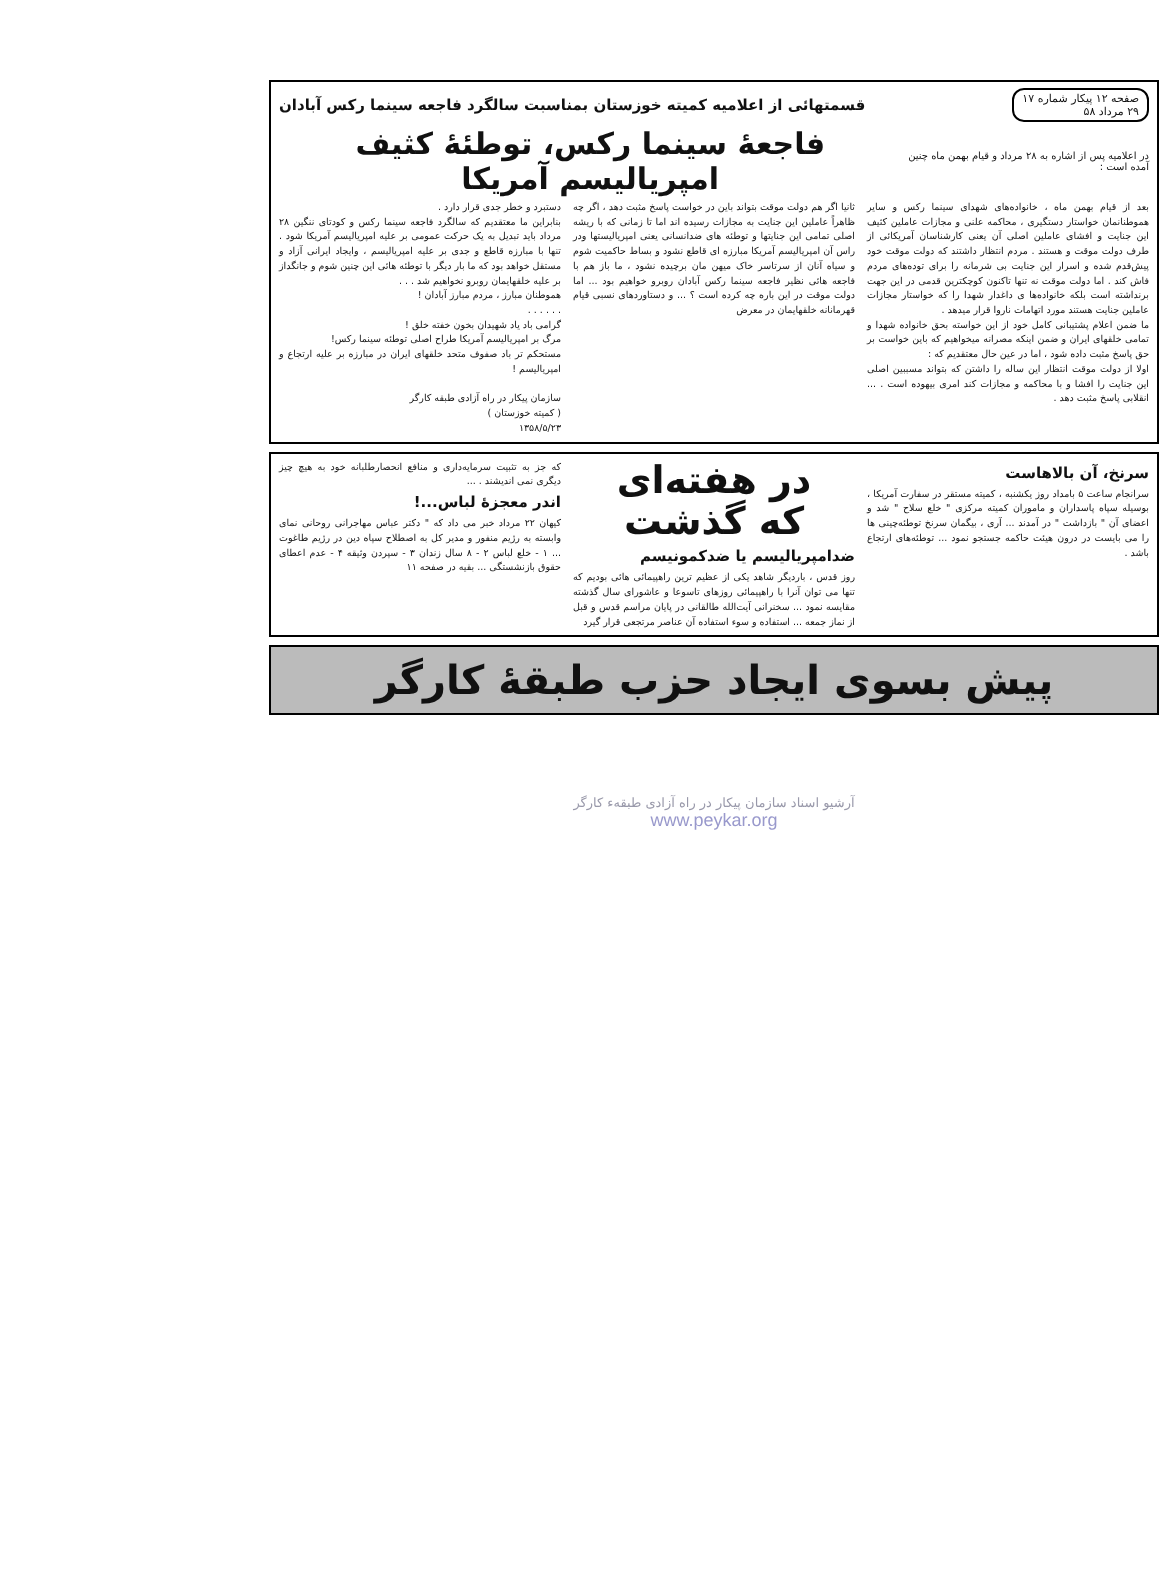صفحه ۱۲ پیکار شماره ۱۷
۲۹ مرداد ۵۸
قسمتهائی از اعلامیه کمیته خوزستان بمناسبت سالگرد فاجعه سینما رکس آبادان
در اعلامیه پس از اشاره به ۲۸ مرداد و قیام بهمن ماه چنین آمده است :
فاجعهٔ سینما رکس، توطئهٔ کثیف امپریالیسم آمریکا
بعد از قیام بهمن ماه ، خانواده‌های شهدای سینما رکس و سایر هموطنانمان خواستار دستگیری ، محاکمه علنی و مجازات عاملین کثیف این جنایت و افشای عاملین اصلی آن یعنی کارشناسان آمریکائی از طرف دولت موقت و هستند . مردم انتظار داشتند که دولت موقت خود پیش‌قدم شده و اسرار این جنایت بی شرمانه را برای توده‌های مردم فاش کند . اما دولت موقت نه تنها تاکنون کوچکترین قدمی در این جهت برنداشته است بلکه خانواده‌ها ی داغدار شهدا را که خواستار مجازات عاملین جنایت هستند مورد اتهامات ناروا قرار میدهد .
ما ضمن اعلام پشتیبانی کامل خود از این خواسته بحق خانواده شهدا و تمامی خلقهای ایران و ضمن اینکه مصرانه میخواهیم که باین خواست بر حق پاسخ مثبت داده شود ، اما در عین حال معتقدیم که :
اولا از دولت موقت انتظار این ساله را داشتن که بتواند مسببین اصلی این جنایت را افشا و با محاکمه و مجازات کند امری بیهوده است . ... انقلابی پاسخ مثبت دهد .
ثانیا اگر هم دولت موقت بتواند باین در خواست پاسخ مثبت دهد ، اگر چه ظاهراً عاملین این جنایت به مجازات رسیده اند اما تا زمانی که با ریشه اصلی تمامی این جنایتها و توطئه های ضدانسانی یعنی امپریالیستها ودر راس آن امپریالیسم آمریکا مبارزه ای قاطع نشود و بساط حاکمیت شوم و سیاه آنان از سرتاسر خاک میهن مان برچیده نشود ، ما باز هم با فاجعه هائی نظیر فاجعه سینما رکس آبادان روبرو خواهیم بود ... اما دولت موقت در این باره چه کرده است ؟ ... و دستاوردهای نسبی قیام قهرمانانه خلقهایمان در معرض
دستبرد و خطر جدی قرار دارد .
بنابراین ما معتقدیم که سالگرد فاجعه سینما رکس و کودتای ننگین ۲۸ مرداد باید تبدیل به یک حرکت عمومی بر علیه امپریالیسم آمریکا شود . تنها با مبارزه قاطع و جدی بر علیه امپریالیسم ، وایجاد ایرانی آزاد و مستقل خواهد بود که ما بار دیگر با توطئه هائی این چنین شوم و جانگداز بر علیه خلقهایمان روبرو نخواهیم شد . . .
هموطنان مبارز ، مردم مبارز آبادان !
. . . . . .
گرامی باد یاد شهیدان بخون خفته خلق !
مرگ بر امپریالیسم آمریکا طراح اصلی توطئه سینما رکس!
مستحکم تر باد صفوف متحد خلقهای ایران در مبارزه بر علیه ارتجاع و امپریالیسم !
سازمان پیکار در راه آزادی طبقه کارگر
( کمیته خوزستان )
۱۳۵۸/۵/۲۳
سرنخ، آن بالاهاست
سرانجام ساعت ۵ بامداد روز یکشنبه ، کمیته مستقر در سفارت آمریکا ، بوسیله سپاه پاسداران و ماموران کمیته مرکزی " خلع سلاح " شد و اعضای آن " بازداشت " در آمدند ... آری ، بیگمان سرنخ توطئه‌چینی ها را می بایست در درون هیئت حاکمه جستجو نمود ... توطئه‌های ارتجاع باشد .
در هفته‌ای
که گذشت
ضدامپریالیسم یا ضدکمونیسم
روز قدس ، باردیگر شاهد یکی از عظیم ترین راهپیمائی هائی بودیم که تنها می توان آنرا با راهپیمائی روزهای تاسوعا و عاشورای سال گذشته مقایسه نمود ... سخنرانی آیت‌الله طالقانی در پایان مراسم قدس و قبل از نماز جمعه ... استفاده و سوء استفاده آن عناصر مرتجعی قرار گیرد
که جز به تثبیت سرمایه‌داری و منافع انحصارطلبانه خود به هیچ چیز دیگری نمی اندیشند . ...
اندر معجزهٔ لباس...!
کیهان ۲۲ مرداد خبر می داد که " دکتر عباس مهاجرانی روحانی نمای وابسته به رژیم منفور و مدیر کل به اصطلاح سپاه دین در رژیم طاغوت ... ۱ - خلع لباس ۲ - ۸ سال زندان ۳ - سپردن وثیقه ۴ - عدم اعطای حقوق بازنشستگی ... بقیه در صفحه ۱۱
پیش بسوی ایجاد حزب طبقهٔ کارگر
آرشیو اسناد سازمان پیکار در راه آزادی طبقهء کارگر
www.peykar.org